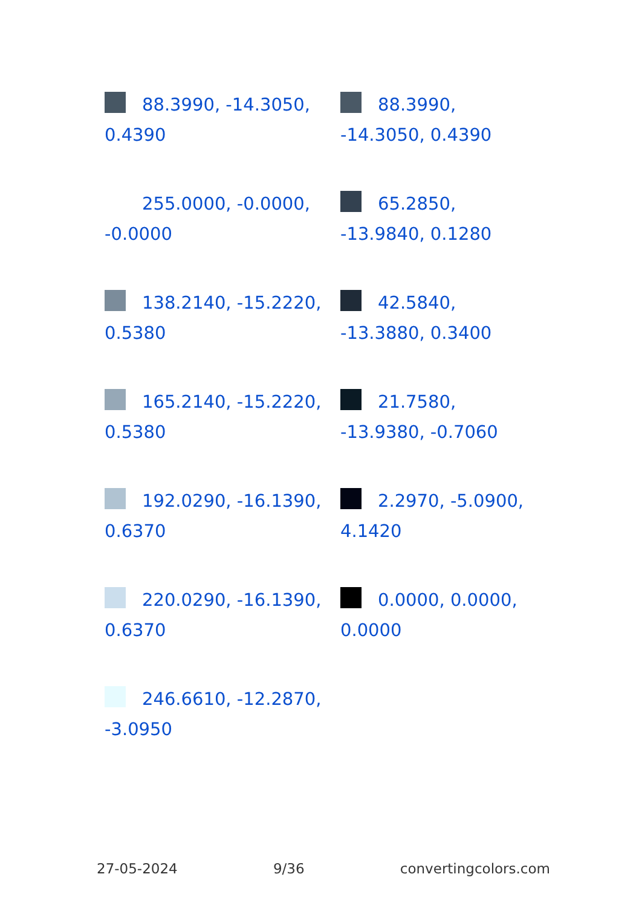88.3990, -14.3050, 0.4390
88.3990, -14.3050, 0.4390
255.0000, -0.0000, -0.0000
65.2850, -13.9840, 0.1280
138.2140, -15.2220, 0.5380
42.5840, -13.3880, 0.3400
165.2140, -15.2220, 0.5380
21.7580, -13.9380, -0.7060
192.0290, -16.1390, 0.6370
2.2970, -5.0900, 4.1420
220.0290, -16.1390, 0.6370
0.0000, 0.0000, 0.0000
246.6610, -12.2870, -3.0950
27-05-2024 9/36 convertingcolors.com